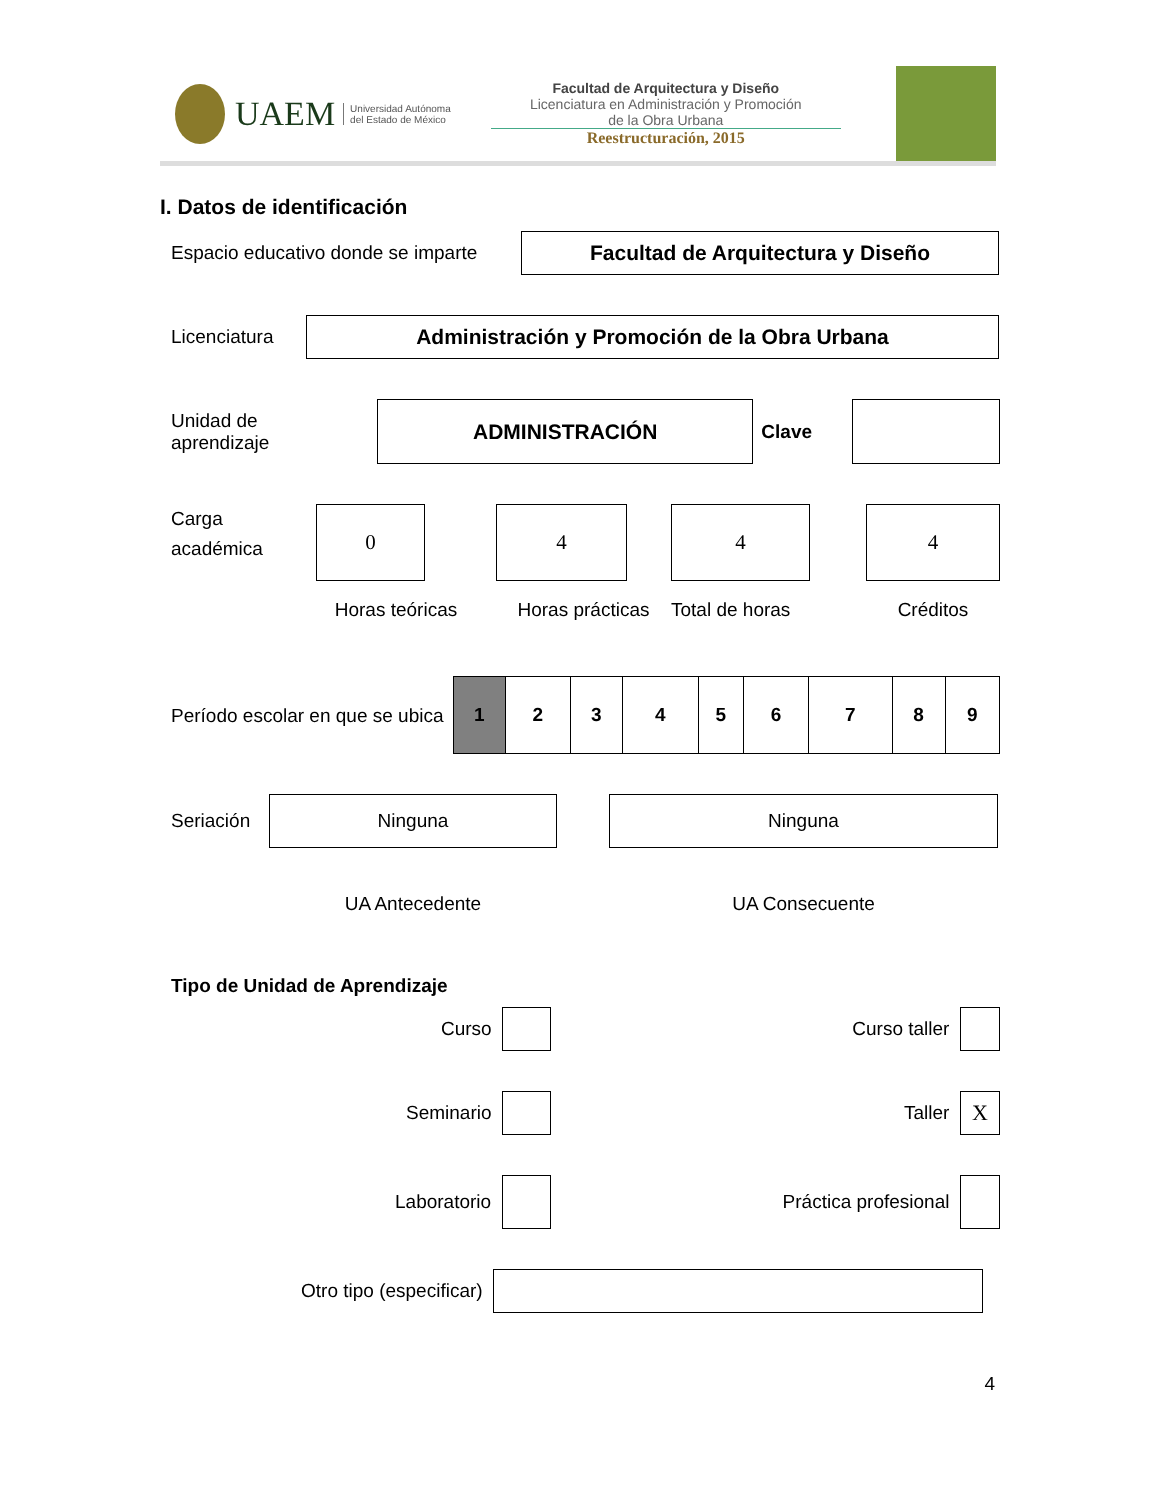UAEM Universidad Autónoma
del Estado de México
Facultad de Arquitectura y Diseño
Licenciatura en Administración y Promoción
de la Obra Urbana
Reestructuración, 2015
I. Datos de identificación
Espacio educativo donde se imparte
Facultad de Arquitectura y Diseño
Licenciatura
Administración y Promoción de la Obra Urbana
Unidad de
aprendizaje
ADMINISTRACIÓN
Clave
Carga
académica
0
Horas teóricas
4
Horas prácticas
4
Total de horas
4
Créditos
Período escolar en que se ubica
| 1 | 2 | 3 | 4 | 5 | 6 | 7 | 8 | 9 |
Seriación
Ninguna Ninguna
UA Antecedente UA Consecuente
Tipo de Unidad de Aprendizaje
Curso Curso taller
Seminario Taller X
Laboratorio Práctica profesional
Otro tipo (especificar)
4